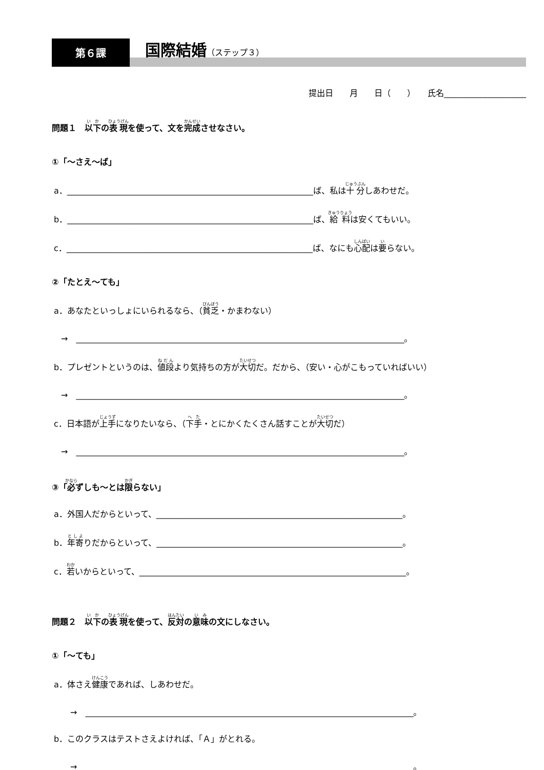第６課
国際結婚（ステップ３）
提出日　　月　　日（　　）　　氏名____________________
問題１　以下の表現を使って、文を完成させなさい。
①「～さえ～ば」
a．____________________________________________________________ば、私は十分しあわせだ。
b．____________________________________________________________ば、給料は安くてもいい。
c．____________________________________________________________ば、なにも心配は要らない。
②「たとえ～ても」
a．あなたといっしょにいられるなら、（貧乏・かまわない）
→　________________________________________________________________________________。
b．プレゼントというのは、値段より気持ちの方が大切だ。だから、（安い・心がこもっていればいい）
→　________________________________________________________________________________。
c．日本語が上手になりたいなら、（下手・とにかくたくさん話すことが大切だ）
→　________________________________________________________________________________。
③「必ずしも～とは限らない」
a．外国人だからといって、____________________________________________________________。
b．年寄りだからといって、____________________________________________________________。
c．若いからといって、_________________________________________________________________。
問題２　以下の表現を使って、反対の意味の文にしなさい。
①「～ても」
a．体さえ健康であれば、しあわせだ。
→　________________________________________________________________________________。
b．このクラスはテストさえよければ、「Ａ」がとれる。
→　________________________________________________________________________________。